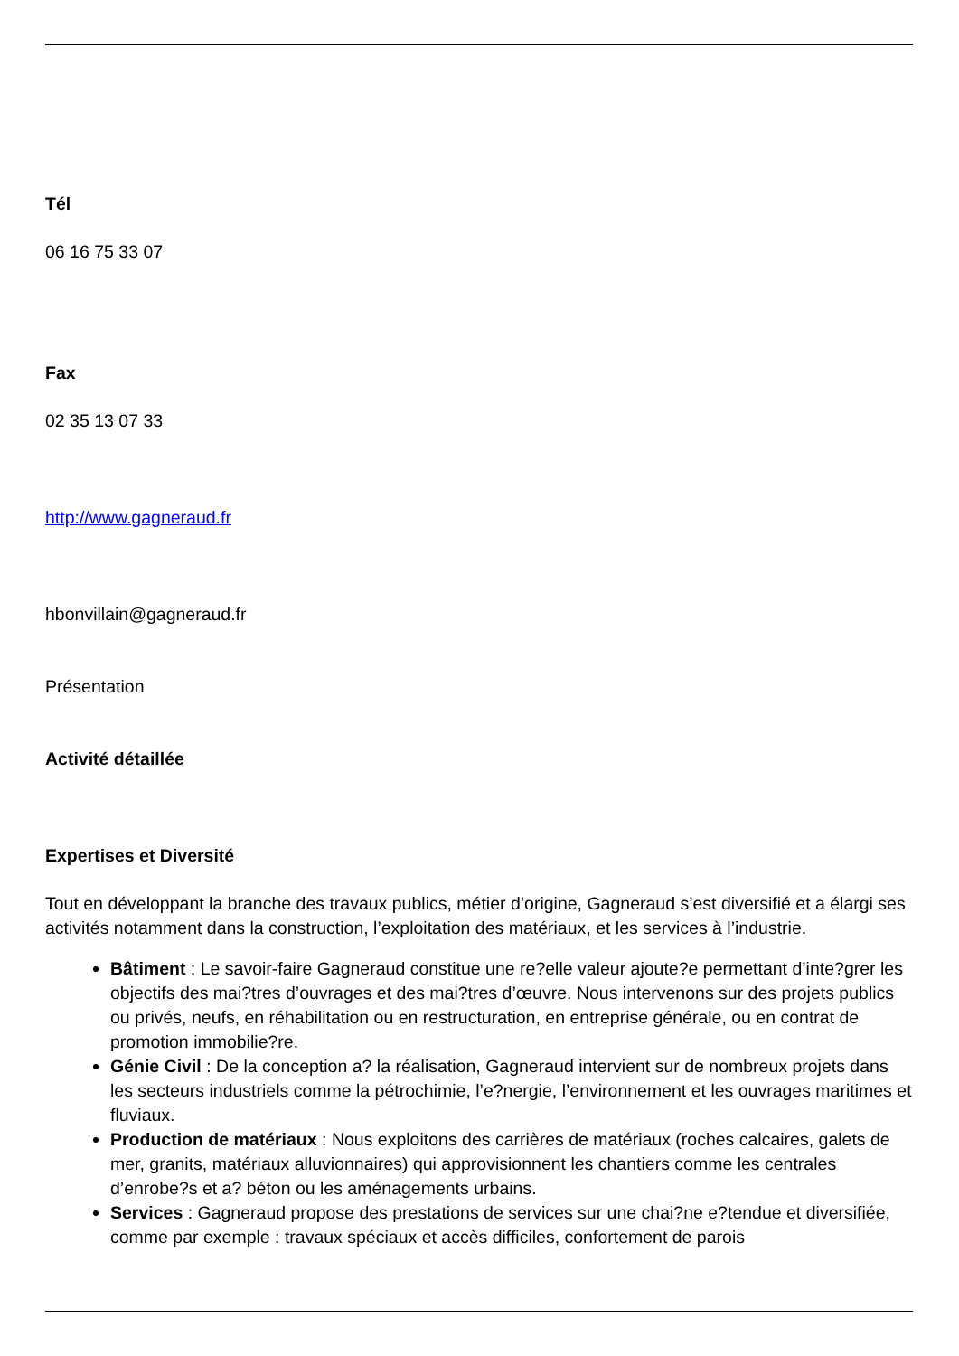Tél
06 16 75 33 07
Fax
02 35 13 07 33
http://www.gagneraud.fr
hbonvillain@gagneraud.fr
Présentation
Activité détaillée
Expertises et Diversité
Tout en développant la branche des travaux publics, métier d’origine, Gagneraud s’est diversifié et a élargi ses activités notamment dans la construction, l’exploitation des matériaux, et les services à l’industrie.
Bâtiment : Le savoir-faire Gagneraud constitue une re?elle valeur ajoute?e permettant d’inte?grer les objectifs des mai?tres d’ouvrages et des mai?tres d’œuvre. Nous intervenons sur des projets publics ou privés, neufs, en réhabilitation ou en restructuration, en entreprise générale, ou en contrat de promotion immobilie?re.
Génie Civil : De la conception a? la réalisation, Gagneraud intervient sur de nombreux projets dans les secteurs industriels comme la pétrochimie, l’e?nergie, l’environnement et les ouvrages maritimes et fluviaux.
Production de matériaux : Nous exploitons des carrières de matériaux (roches calcaires, galets de mer, granits, matériaux alluvionnaires) qui approvisionnent les chantiers comme les centrales d’enrobe?s et a? béton ou les aménagements urbains.
Services : Gagneraud propose des prestations de services sur une chai?ne e?tendue et diversifiée, comme par exemple : travaux spéciaux et accès difficiles, confortement de parois